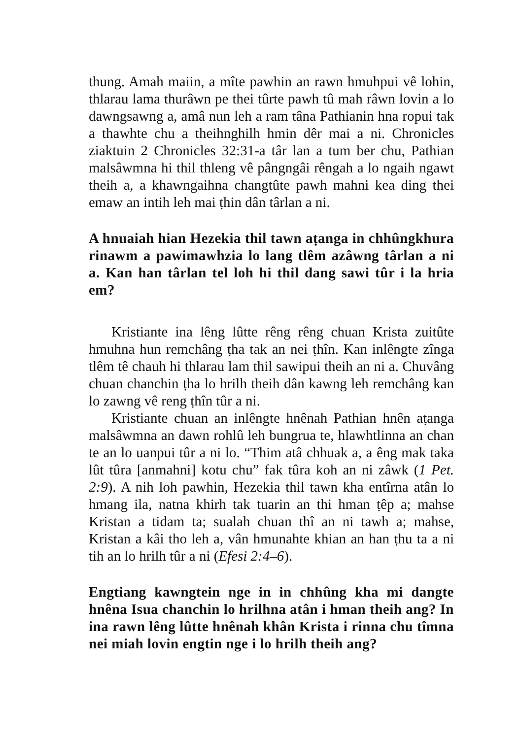thung. Amah maiin, a mîte pawhin an rawn hmuhpui vê lohin, thlarau lama thurâwn pe thei tûrte pawh tû mah râwn lovin a lo dawngsawng a, amâ nun leh a ram tâna Pathianin hna ropui tak a thawhte chu a theihnghilh hmin dêr mai a ni. Chronicles ziaktuin 2 Chronicles 32:31-a târ lan a tum ber chu, Pathian malsâwmna hi thil thleng vê pângngâi rêngah a lo ngaih ngawt theih a, a khawngaihna changtûte pawh mahni kea ding thei emaw an intih leh mai ṭhin dân târlan a ni.
A hnuaiah hian Hezekia thil tawn aṭanga in chhûngkhura rinawm a pawimawhzia lo lang tlêm azâwng târlan a ni a. Kan han târlan tel loh hi thil dang sawi tûr i la hria em?
Kristiante ina lêng lûtte rêng rêng chuan Krista zuitûte hmuhna hun remchâng ṭha tak an nei ṭhîn. Kan inlêngte zînga tlêm tê chauh hi thlarau lam thil sawipui theih an ni a. Chuvâng chuan chanchin ṭha lo hrilh theih dân kawng leh remchâng kan lo zawng vê reng ṭhîn tûr a ni.
Kristiante chuan an inlêngte hnênah Pathian hnên aṭanga malsâwmna an dawn rohlû leh bungrua te, hlawhtlinna an chan te an lo uanpui tûr a ni lo. “Thim atâ chhuak a, a êng mak taka lût tûra [anmahni] kotu chu” fak tûra koh an ni zâwk (1 Pet. 2:9). A nih loh pawhin, Hezekia thil tawn kha entîrna atân lo hmang ila, natna khirh tak tuarin an thi hman ṭêp a; mahse Kristan a tidam ta; sualah chuan thî an ni tawh a; mahse, Kristan a kâi tho leh a, vân hmunahte khian an han ṭhu ta a ni tih an lo hrilh tûr a ni (Efesi 2:4–6).
Engtiang kawngtein nge in in chhûng kha mi dangte hnêna Isua chanchin lo hrilhna atân i hman theih ang? In ina rawn lêng lûtte hnênah khân Krista i rinna chu tîmna nei miah lovin engtin nge i lo hrilh theih ang?